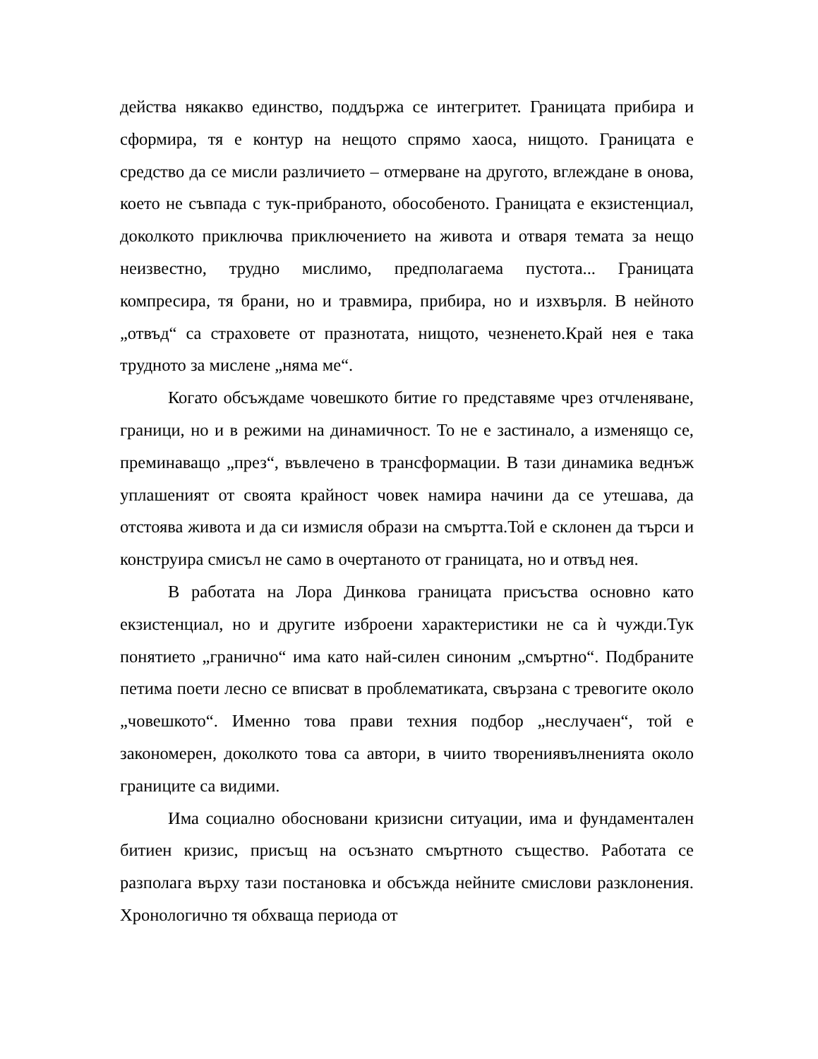действа някакво единство, поддържа се интегритет. Границата прибира и сформира, тя е контур на нещото спрямо хаоса, нищото. Границата е средство да се мисли различието – отмерване на другото, вглеждане в онова, което не съвпада с тук-прибраното, обособеното. Границата е екзистенциал, доколкото приключва приключението на живота и отваря темата за нещо неизвестно, трудно мислимо, предполагаема пустота... Границата компресира, тя брани, но и травмира, прибира, но и изхвърля. В нейното „отвъд“ са страховете от празнотата, нищото, чезненето.Край нея е така трудното за мислене „няма ме“.
Когато обсъждаме човешкото битие го представяме чрез отчленяване, граници, но и в режими на динамичност. То не е застинало, а изменящо се, преминаващо „през“, въвлечено в трансформации. В тази динамика веднъж уплашеният от своята крайност човек намира начини да се утешава, да отстоява живота и да си измисля образи на смъртта.Той е склонен да търси и конструира смисъл не само в очертаното от границата, но и отвъд нея.
В работата на Лора Динкова границата присъства основно като екзистенциал, но и другите изброени характеристики не са ѝ чужди.Тук понятието „гранично“ има като най-силен синоним „смъртно“. Подбраните петима поети лесно се вписват в проблематиката, свързана с тревогите около „човешкото“. Именно това прави техния подбор „неслучаен“, той е закономерен, доколкото това са автори, в чиито творениявълненията около границите са видими.
Има социално обосновани кризисни ситуации, има и фундаментален битиен кризис, присъщ на осъзнато смъртното същество. Работата се разполага върху тази постановка и обсъжда нейните смислови разклонения. Хронологично тя обхваща периода от